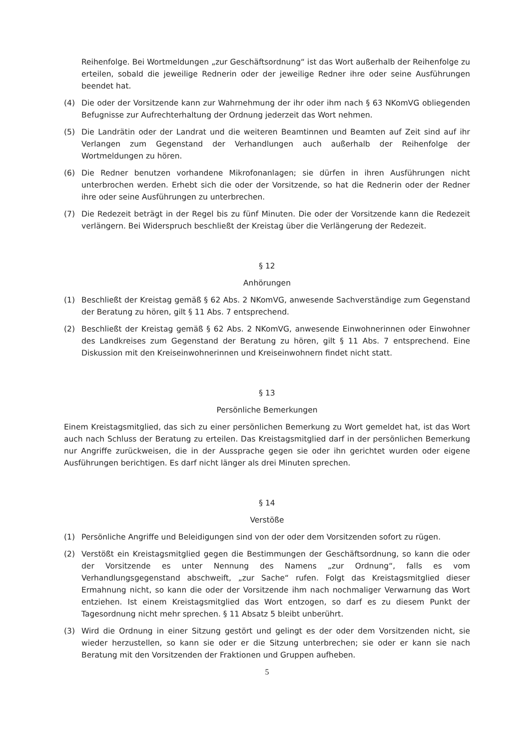Reihenfolge. Bei Wortmeldungen „zur Geschäftsordnung“ ist das Wort außerhalb der Reihenfolge zu erteilen, sobald die jeweilige Rednerin oder der jeweilige Redner ihre oder seine Ausführungen beendet hat.
(4) Die oder der Vorsitzende kann zur Wahrnehmung der ihr oder ihm nach § 63 NKomVG obliegenden Befugnisse zur Aufrechterhaltung der Ordnung jederzeit das Wort nehmen.
(5) Die Landrätin oder der Landrat und die weiteren Beamtinnen und Beamten auf Zeit sind auf ihr Verlangen zum Gegenstand der Verhandlungen auch außerhalb der Reihenfolge der Wortmeldungen zu hören.
(6) Die Redner benutzen vorhandene Mikrofonanlagen; sie dürfen in ihren Ausführungen nicht unterbrochen werden. Erhebt sich die oder der Vorsitzende, so hat die Rednerin oder der Redner ihre oder seine Ausführungen zu unterbrechen.
(7) Die Redezeit beträgt in der Regel bis zu fünf Minuten. Die oder der Vorsitzende kann die Redezeit verlängern. Bei Widerspruch beschließt der Kreistag über die Verlängerung der Redezeit.
§ 12
Anhörungen
(1) Beschließt der Kreistag gemäß § 62 Abs. 2 NKomVG, anwesende Sachverständige zum Gegenstand der Beratung zu hören, gilt § 11 Abs. 7 entsprechend.
(2) Beschließt der Kreistag gemäß § 62 Abs. 2 NKomVG, anwesende Einwohnerinnen oder Einwohner des Landkreises zum Gegenstand der Beratung zu hören, gilt § 11 Abs. 7 entsprechend. Eine Diskussion mit den Kreiseinwohnerinnen und Kreiseinwohnern findet nicht statt.
§ 13
Persönliche Bemerkungen
Einem Kreistagsmitglied, das sich zu einer persönlichen Bemerkung zu Wort gemeldet hat, ist das Wort auch nach Schluss der Beratung zu erteilen. Das Kreistagsmitglied darf in der persönlichen Bemerkung nur Angriffe zurückweisen, die in der Aussprache gegen sie oder ihn gerichtet wurden oder eigene Ausführungen berichtigen. Es darf nicht länger als drei Minuten sprechen.
§ 14
Verstöße
(1) Persönliche Angriffe und Beleidigungen sind von der oder dem Vorsitzenden sofort zu rügen.
(2) Verstößt ein Kreistagsmitglied gegen die Bestimmungen der Geschäftsordnung, so kann die oder der Vorsitzende es unter Nennung des Namens „zur Ordnung“, falls es vom Verhandlungsgegenstand abschweift, „zur Sache“ rufen. Folgt das Kreistagsmitglied dieser Ermahnung nicht, so kann die oder der Vorsitzende ihm nach nochmaliger Verwarnung das Wort entziehen. Ist einem Kreistagsmitglied das Wort entzogen, so darf es zu diesem Punkt der Tagesordnung nicht mehr sprechen. § 11 Absatz 5 bleibt unberührt.
(3) Wird die Ordnung in einer Sitzung gestört und gelingt es der oder dem Vorsitzenden nicht, sie wieder herzustellen, so kann sie oder er die Sitzung unterbrechen; sie oder er kann sie nach Beratung mit den Vorsitzenden der Fraktionen und Gruppen aufheben.
5